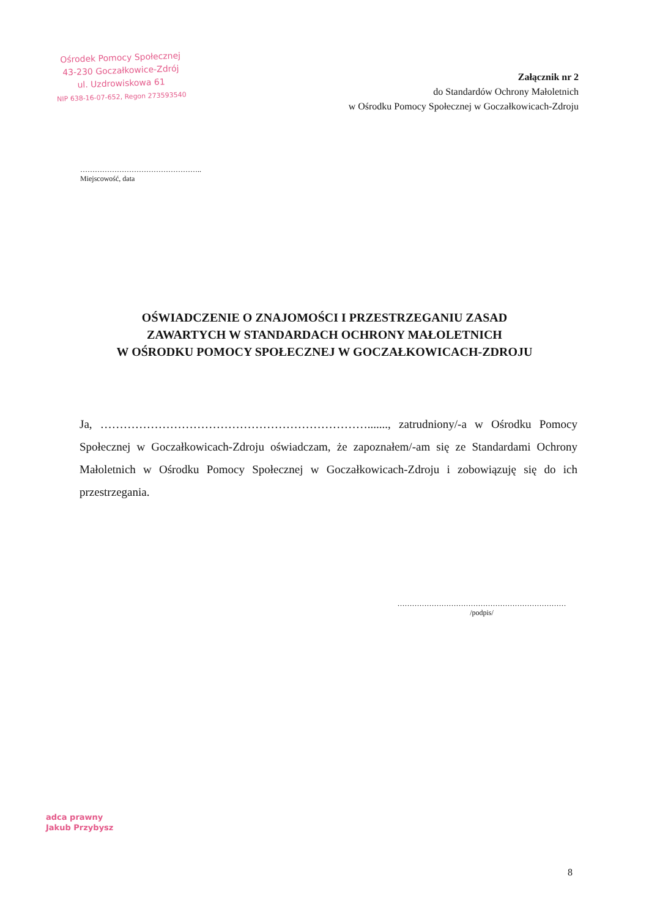Ośrodek Pomocy Społecznej
43-230 Goczałkowice-Zdrój
ul. Uzdrowiskowa 61
NIP 638-16-07-652, Regon 273593540
Załącznik nr 2
do Standardów Ochrony Małoletnich
w Ośrodku Pomocy Społecznej w Goczałkowicach-Zdroju
…………………………………………..
Miejscowość, data
OŚWIADCZENIE O ZNAJOMOŚCI I PRZESTRZEGANIU ZASAD
ZAWARTYCH W STANDARDACH OCHRONY MAŁOLETNICH
W OŚRODKU POMOCY SPOŁECZNEJ W GOCZAŁKOWICACH-ZDROJU
Ja, ……………………………………………………………......., zatrudniony/-a w Ośrodku Pomocy Społecznej w Goczałkowicach-Zdroju oświadczam, że zapoznałem/-am się ze Standardami Ochrony Małoletnich w Ośrodku Pomocy Społecznej w Goczałkowicach-Zdroju i zobowiązuję się do ich przestrzegania.
……………………………………………………………
/podpis/
adca prawny
Jakub Przybysz
8